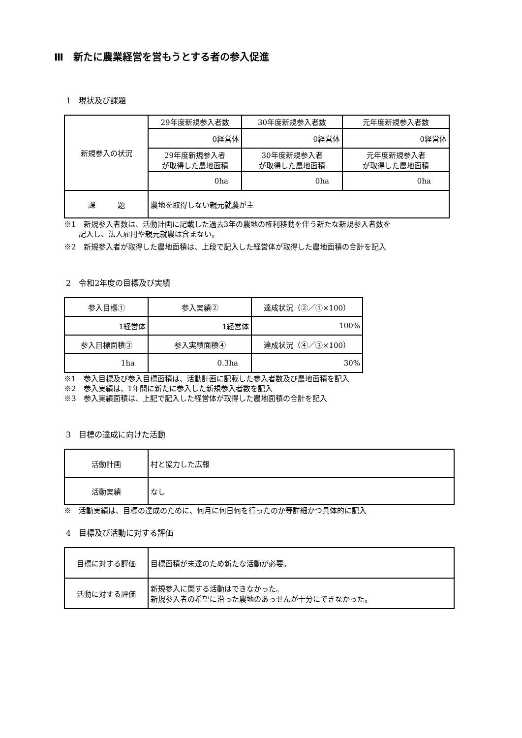Ⅲ　新たに農業経営を営もうとする者の参入促進
1　現状及び課題
| 新規参入の状況 | 29年度新規参入者数 | 30年度新規参入者数 | 元年度新規参入者数 |
| | 0経営体 | 0経営体 | 0経営体 |
| | 29年度新規参入者 が取得した農地面積 | 30年度新規参入者 が取得した農地面積 | 元年度新規参入者 が取得した農地面積 |
| | 0ha | 0ha | 0ha |
| 課 題 | 農地を取得しない親元就農が主 | | |
※1　新規参入者数は、活動計画に記載した過去3年の農地の権利移動を伴う新たな新規参入者数を
　　記入し、法人雇用や親元就農は含まない。
※2　新規参入者が取得した農地面積は、上段で記入した経営体が取得した農地面積の合計を記入
2　令和2年度の目標及び実績
| 参入目標① | 参入実績② | 達成状況（②／①×100） |
| 1経営体 | 1経営体 | 100% |
| 参入目標面積③ | 参入実績面積④ | 達成状況（④／③×100） |
| 1ha | 0.3ha | 30% |
※1　参入目標及び参入目標面積は、活動計画に記載した参入者数及び農地面積を記入
※2　参入実績は、1年間に新たに参入した新規参入者数を記入
※3　参入実績面積は、上記で記入した経営体が取得した農地面積の合計を記入
3　目標の達成に向けた活動
| 活動計画 | 村と協力した広報 |
| 活動実績 | なし |
※　活動実績は、目標の達成のために、何月に何日何を行ったのか等詳細かつ具体的に記入
4　目標及び活動に対する評価
| 目標に対する評価 | 目標面積が未達のため新たな活動が必要。 |
| 活動に対する評価 | 新規参入に関する活動はできなかった。 新規参入者の希望に沿った農地のあっせんが十分にできなかった。 |